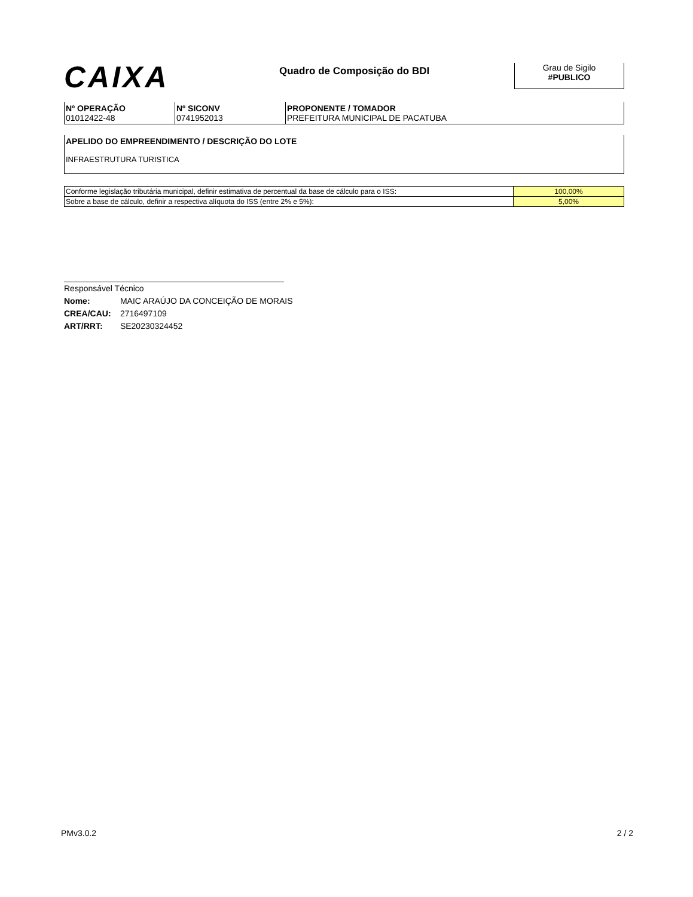CAIXA
Quadro de Composição do BDI
Grau de Sigilo
#PUBLICO
| Nº OPERAÇÃO 01012422-48 | Nº SICONV 0741952013 | PROPONENTE / TOMADOR PREFEITURA MUNICIPAL DE PACATUBA |
APELIDO DO EMPREENDIMENTO / DESCRIÇÃO DO LOTE
INFRAESTRUTURA TURISTICA
| Conforme legislação tributária municipal, definir estimativa de percentual da base de cálculo para o ISS: | 100,00% |
| Sobre a base de cálculo, definir a respectiva alíquota do ISS (entre 2% e 5%): | 5,00% |
Responsável Técnico
Nome: MAIC ARAÚJO DA CONCEIÇÃO DE MORAIS
CREA/CAU: 2716497109
ART/RRT: SE20230324452
PMv3.0.2 2 / 2